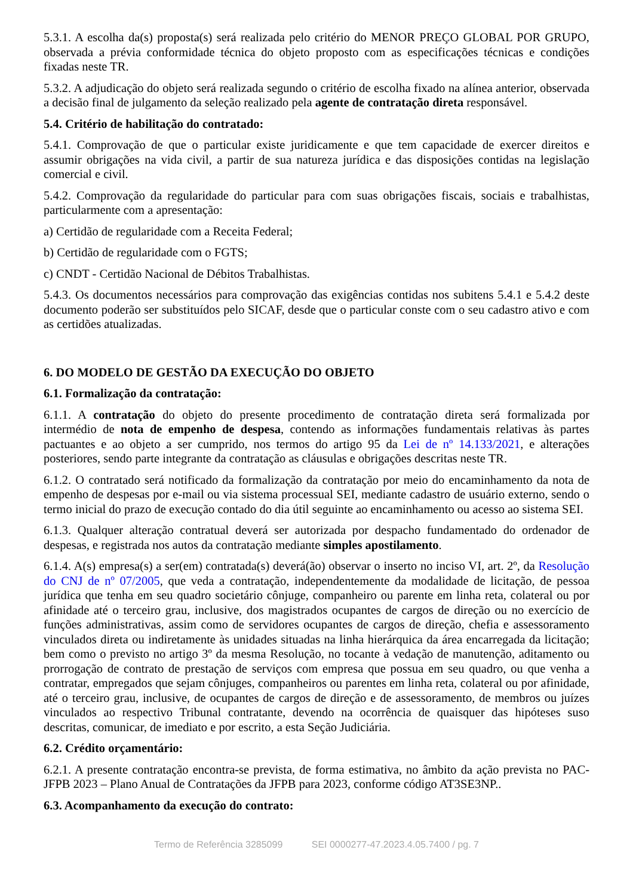5.3.1. A escolha da(s) proposta(s) será realizada pelo critério do MENOR PREÇO GLOBAL POR GRUPO, observada a prévia conformidade técnica do objeto proposto com as especificações técnicas e condições fixadas neste TR.
5.3.2. A adjudicação do objeto será realizada segundo o critério de escolha fixado na alínea anterior, observada a decisão final de julgamento da seleção realizado pela agente de contratação direta responsável.
5.4. Critério de habilitação do contratado:
5.4.1. Comprovação de que o particular existe juridicamente e que tem capacidade de exercer direitos e assumir obrigações na vida civil, a partir de sua natureza jurídica e das disposições contidas na legislação comercial e civil.
5.4.2. Comprovação da regularidade do particular para com suas obrigações fiscais, sociais e trabalhistas, particularmente com a apresentação:
a) Certidão de regularidade com a Receita Federal;
b) Certidão de regularidade com o FGTS;
c) CNDT - Certidão Nacional de Débitos Trabalhistas.
5.4.3. Os documentos necessários para comprovação das exigências contidas nos subitens 5.4.1 e 5.4.2 deste documento poderão ser substituídos pelo SICAF, desde que o particular conste com o seu cadastro ativo e com as certidões atualizadas.
6. DO MODELO DE GESTÃO DA EXECUÇÃO DO OBJETO
6.1. Formalização da contratação:
6.1.1. A contratação do objeto do presente procedimento de contratação direta será formalizada por intermédio de nota de empenho de despesa, contendo as informações fundamentais relativas às partes pactuantes e ao objeto a ser cumprido, nos termos do artigo 95 da Lei de nº 14.133/2021, e alterações posteriores, sendo parte integrante da contratação as cláusulas e obrigações descritas neste TR.
6.1.2. O contratado será notificado da formalização da contratação por meio do encaminhamento da nota de empenho de despesas por e-mail ou via sistema processual SEI, mediante cadastro de usuário externo, sendo o termo inicial do prazo de execução contado do dia útil seguinte ao encaminhamento ou acesso ao sistema SEI.
6.1.3. Qualquer alteração contratual deverá ser autorizada por despacho fundamentado do ordenador de despesas, e registrada nos autos da contratação mediante simples apostilamento.
6.1.4. A(s) empresa(s) a ser(em) contratada(s) deverá(ão) observar o inserto no inciso VI, art. 2º, da Resolução do CNJ de nº 07/2005, que veda a contratação, independentemente da modalidade de licitação, de pessoa jurídica que tenha em seu quadro societário cônjuge, companheiro ou parente em linha reta, colateral ou por afinidade até o terceiro grau, inclusive, dos magistrados ocupantes de cargos de direção ou no exercício de funções administrativas, assim como de servidores ocupantes de cargos de direção, chefia e assessoramento vinculados direta ou indiretamente às unidades situadas na linha hierárquica da área encarregada da licitação; bem como o previsto no artigo 3º da mesma Resolução, no tocante à vedação de manutenção, aditamento ou prorrogação de contrato de prestação de serviços com empresa que possua em seu quadro, ou que venha a contratar, empregados que sejam cônjuges, companheiros ou parentes em linha reta, colateral ou por afinidade, até o terceiro grau, inclusive, de ocupantes de cargos de direção e de assessoramento, de membros ou juízes vinculados ao respectivo Tribunal contratante, devendo na ocorrência de quaisquer das hipóteses suso descritas, comunicar, de imediato e por escrito, a esta Seção Judiciária.
6.2. Crédito orçamentário:
6.2.1. A presente contratação encontra-se prevista, de forma estimativa, no âmbito da ação prevista no PAC-JFPB 2023 – Plano Anual de Contratações da JFPB para 2023, conforme código AT3SE3NP..
6.3. Acompanhamento da execução do contrato:
Termo de Referência 3285099 SEI 0000277-47.2023.4.05.7400 / pg. 7